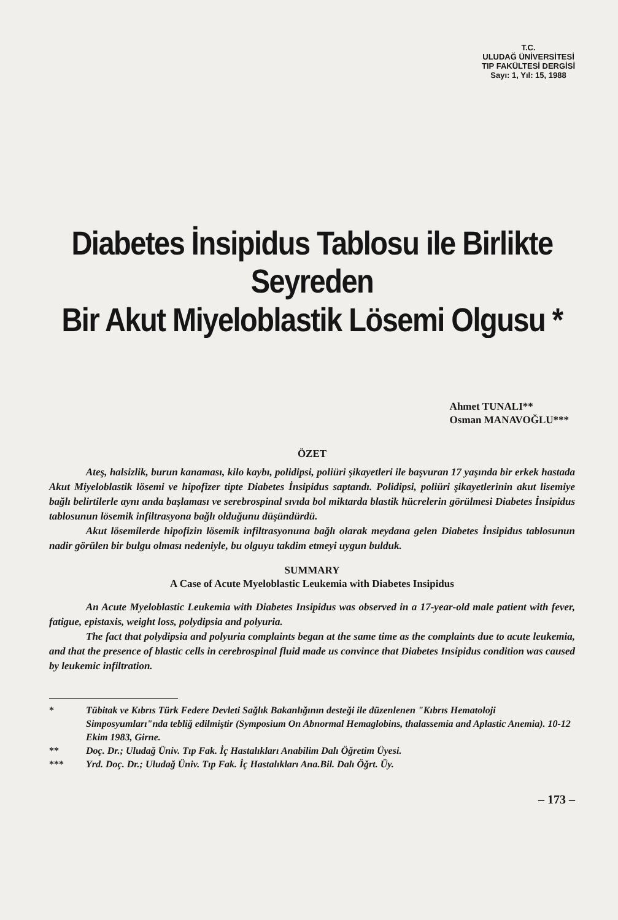T.C.
ULUDAĞ ÜNİVERSİTESİ
TIP FAKÜLTESİ DERGİSİ
Sayı: 1, Yıl: 15, 1988
Diabetes İnsipidus Tablosu ile Birlikte Seyreden
Bir Akut Miyeloblastik Lösemi Olgusu *
Ahmet TUNALI**
Osman MANAVOĞLU***
ÖZET
Ateş, halsizlik, burun kanaması, kilo kaybı, polidipsi, poliüri şikayetleri ile başvuran 17 yaşında bir erkek hastada Akut Miyeloblastik lösemi ve hipofizer tipte Diabetes İnsipidus saptandı. Polidipsi, poliüri şikayetlerinin akut lisemiye bağlı belirtilerle aynı anda başlaması ve serebrospinal sıvıda bol miktarda blastik hücrelerin görülmesi Diabetes İnsipidus tablosunun lösemik infiltrasyona bağlı olduğunu düşündürdü.
Akut lösemilerde hipofizin lösemik infiltrasyonuna bağlı olarak meydana gelen Diabetes İnsipidus tablosunun nadir görülen bir bulgu olması nedeniyle, bu olguyu takdim etmeyi uygun bulduk.
SUMMARY
A Case of Acute Myeloblastic Leukemia with Diabetes Insipidus
An Acute Myeloblastic Leukemia with Diabetes Insipidus was observed in a 17-year-old male patient with fever, fatigue, epistaxis, weight loss, polydipsia and polyuria.
The fact that polydipsia and polyuria complaints began at the same time as the complaints due to acute leukemia, and that the presence of blastic cells in cerebrospinal fluid made us convince that Diabetes Insipidus condition was caused by leukemic infiltration.
* Tübitak ve Kıbrıs Türk Federe Devleti Sağlık Bakanlığının desteği ile düzenlenen "Kıbrıs Hematoloji Simposyumları"nda tebliğ edilmiştir (Symposium On Abnormal Hemaglobins, thalassemia and Aplastic Anemia). 10-12 Ekim 1983, Girne.
** Doç. Dr.; Uludağ Üniv. Tıp Fak. İç Hastalıkları Anabilim Dalı Öğretim Üyesi.
*** Yrd. Doç. Dr.; Uludağ Üniv. Tıp Fak. İç Hastalıkları Ana.Bil. Dalı Öğrt. Üy.
– 173 –